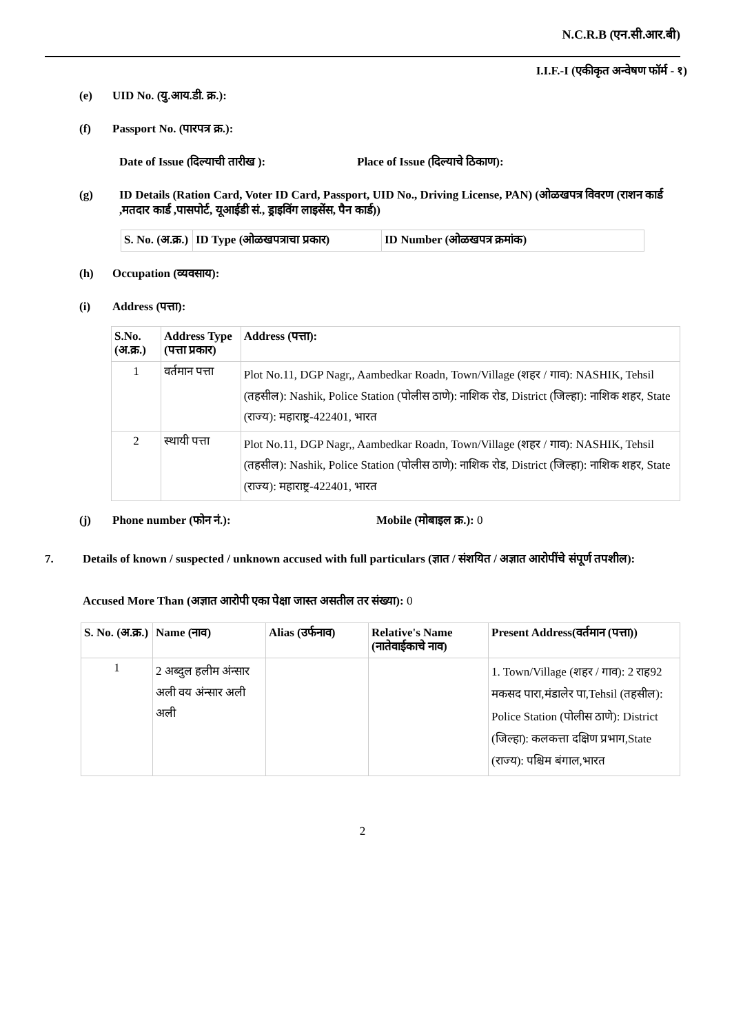N.C.R.B (एन.सी.आर.बी)
I.I.F.-I (एकीकृत अन्वेषण फॉर्म - १)
(e) UID No. (यु.आय.डी. क्र.):
(f) Passport No. (पारपत्र क्र.):
Date of Issue (दिल्याची तारीख ): Place of Issue (दिल्याचे ठिकाण):
(g) ID Details (Ration Card, Voter ID Card, Passport, UID No., Driving License, PAN) (ओळखपत्र विवरण (राशन कार्ड ,मतदार कार्ड ,पासपोर्ट, यूआईडी सं., ड्राइविंग लाइसेंस, पैन कार्ड))
| S. No. (अ.क्र.) | ID Type (ओळखपत्राचा प्रकार) | ID Number (ओळखपत्र क्रमांक) |
| --- | --- | --- |
(h) Occupation (व्यवसाय):
(i) Address (पत्ता):
| S.No. (अ.क्र.) | Address Type (पत्ता प्रकार) | Address (पत्ता): |
| --- | --- | --- |
| 1 | वर्तमान पत्ता | Plot No.11, DGP Nagr,, Aambedkar Roadn, Town/Village (शहर / गाव): NASHIK, Tehsil (तहसील): Nashik, Police Station (पोलीस ठाणे): नाशिक रोड, District (जिल्हा): नाशिक शहर, State (राज्य): महाराष्ट्र-422401, भारत |
| 2 | स्थायी पत्ता | Plot No.11, DGP Nagr,, Aambedkar Roadn, Town/Village (शहर / गाव): NASHIK, Tehsil (तहसील): Nashik, Police Station (पोलीस ठाणे): नाशिक रोड, District (जिल्हा): नाशिक शहर, State (राज्य): महाराष्ट्र-422401, भारत |
(j) Phone number (फोन नं.): Mobile (मोबाइल क्र.): 0
7. Details of known / suspected / unknown accused with full particulars (ज्ञात / संशयित / अज्ञात आरोपींचे संपूर्ण तपशील):
Accused More Than (अज्ञात आरोपी एका पेक्षा जास्त असतील तर संख्या): 0
| S. No. (अ.क्र.) | Name (नाव) | Alias (उर्फनाव) | Relative's Name (नातेवाईकाचे नाव) | Present Address(वर्तमान (पत्ता)) |
| --- | --- | --- | --- | --- |
| 1 | 2 अब्दुल हलीम अंन्सार अली वय अंन्सार अली अली | | | 1. Town/Village (शहर / गाव): 2 राह92 मकसद पारा,मंडालेर पा,Tehsil (तहसील): Police Station (पोलीस ठाणे): District (जिल्हा): कलकत्ता दक्षिण प्रभाग,State (राज्य): पश्चिम बंगाल,भारत |
2